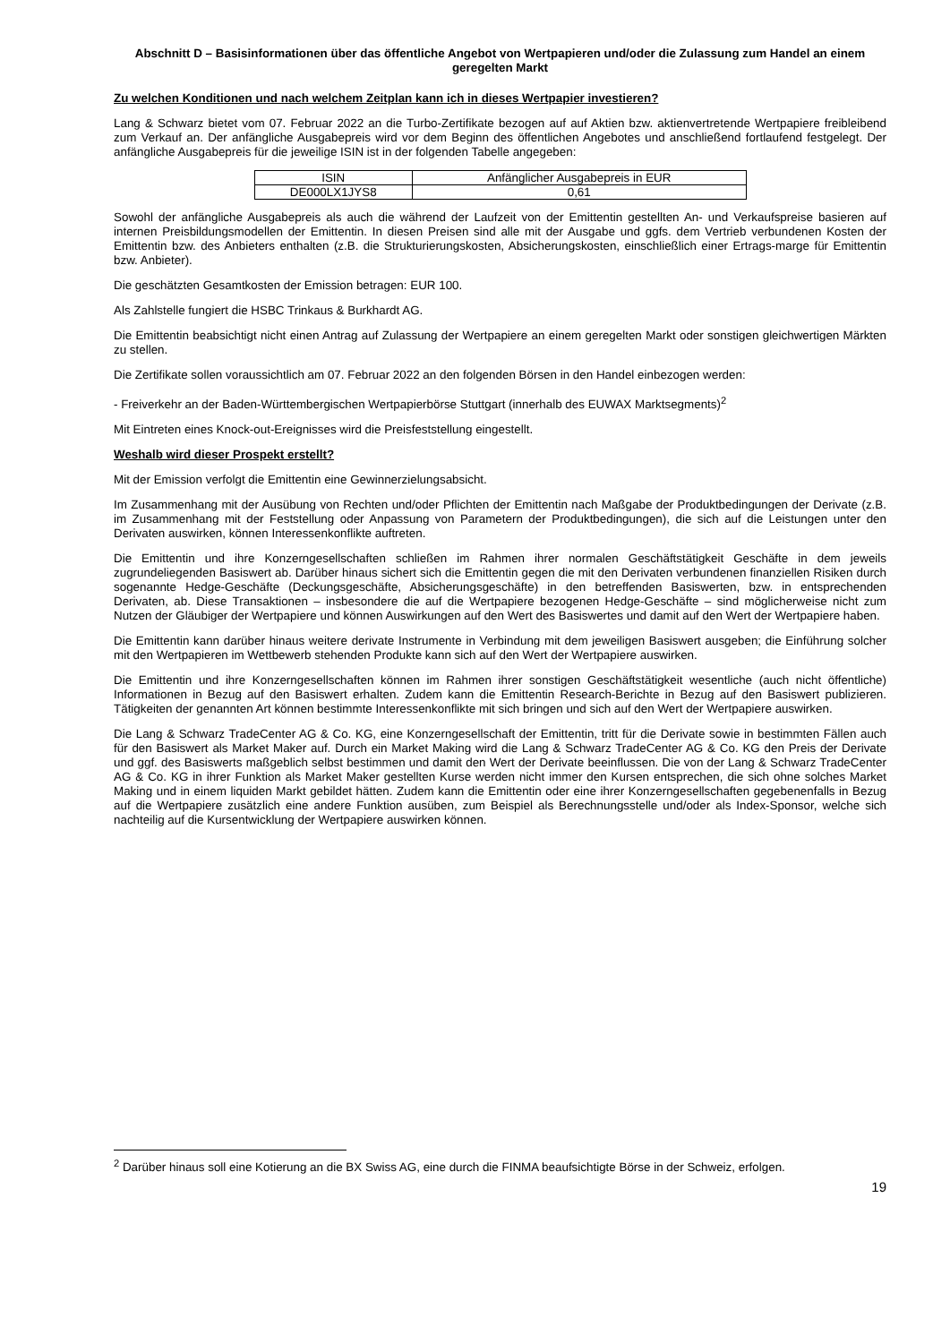Abschnitt D – Basisinformationen über das öffentliche Angebot von Wertpapieren und/oder die Zulassung zum Handel an einem geregelten Markt
Zu welchen Konditionen und nach welchem Zeitplan kann ich in dieses Wertpapier investieren?
Lang & Schwarz bietet vom 07. Februar 2022 an die Turbo-Zertifikate bezogen auf auf Aktien bzw. aktienvertretende Wertpapiere freibleibend zum Verkauf an. Der anfängliche Ausgabepreis wird vor dem Beginn des öffentlichen Angebotes und anschließend fortlaufend festgelegt. Der anfängliche Ausgabepreis für die jeweilige ISIN ist in der folgenden Tabelle angegeben:
| ISIN | Anfänglicher Ausgabepreis in EUR |
| --- | --- |
| DE000LX1JYS8 | 0,61 |
Sowohl der anfängliche Ausgabepreis als auch die während der Laufzeit von der Emittentin gestellten An- und Verkaufspreise basieren auf internen Preisbildungsmodellen der Emittentin. In diesen Preisen sind alle mit der Ausgabe und ggfs. dem Vertrieb verbundenen Kosten der Emittentin bzw. des Anbieters enthalten (z.B. die Strukturierungskosten, Absicherungskosten, einschließlich einer Ertrags-marge für Emittentin bzw. Anbieter).
Die geschätzten Gesamtkosten der Emission betragen: EUR 100.
Als Zahlstelle fungiert die HSBC Trinkaus & Burkhardt AG.
Die Emittentin beabsichtigt nicht einen Antrag auf Zulassung der Wertpapiere an einem geregelten Markt oder sonstigen gleichwertigen Märkten zu stellen.
Die Zertifikate sollen voraussichtlich am 07. Februar 2022 an den folgenden Börsen in den Handel einbezogen werden:
- Freiverkehr an der Baden-Württembergischen Wertpapierbörse Stuttgart (innerhalb des EUWAX Marktsegments)<sup>2</sup>
Mit Eintreten eines Knock-out-Ereignisses wird die Preisfeststellung eingestellt.
Weshalb wird dieser Prospekt erstellt?
Mit der Emission verfolgt die Emittentin eine Gewinnerzielungsabsicht.
Im Zusammenhang mit der Ausübung von Rechten und/oder Pflichten der Emittentin nach Maßgabe der Produktbedingungen der Derivate (z.B. im Zusammenhang mit der Feststellung oder Anpassung von Parametern der Produktbedingungen), die sich auf die Leistungen unter den Derivaten auswirken, können Interessenkonflikte auftreten.
Die Emittentin und ihre Konzerngesellschaften schließen im Rahmen ihrer normalen Geschäftstätigkeit Geschäfte in dem jeweils zugrundeliegenden Basiswert ab. Darüber hinaus sichert sich die Emittentin gegen die mit den Derivaten verbundenen finanziellen Risiken durch sogenannte Hedge-Geschäfte (Deckungsgeschäfte, Absicherungsgeschäfte) in den betreffenden Basiswerten, bzw. in entsprechenden Derivaten, ab. Diese Transaktionen – insbesondere die auf die Wertpapiere bezogenen Hedge-Geschäfte – sind möglicherweise nicht zum Nutzen der Gläubiger der Wertpapiere und können Auswirkungen auf den Wert des Basiswertes und damit auf den Wert der Wertpapiere haben.
Die Emittentin kann darüber hinaus weitere derivate Instrumente in Verbindung mit dem jeweiligen Basiswert ausgeben; die Einführung solcher mit den Wertpapieren im Wettbewerb stehenden Produkte kann sich auf den Wert der Wertpapiere auswirken.
Die Emittentin und ihre Konzerngesellschaften können im Rahmen ihrer sonstigen Geschäftstätigkeit wesentliche (auch nicht öffentliche) Informationen in Bezug auf den Basiswert erhalten. Zudem kann die Emittentin Research-Berichte in Bezug auf den Basiswert publizieren. Tätigkeiten der genannten Art können bestimmte Interessenkonflikte mit sich bringen und sich auf den Wert der Wertpapiere auswirken.
Die Lang & Schwarz TradeCenter AG & Co. KG, eine Konzerngesellschaft der Emittentin, tritt für die Derivate sowie in bestimmten Fällen auch für den Basiswert als Market Maker auf. Durch ein Market Making wird die Lang & Schwarz TradeCenter AG & Co. KG den Preis der Derivate und ggf. des Basiswerts maßgeblich selbst bestimmen und damit den Wert der Derivate beeinflussen. Die von der Lang & Schwarz TradeCenter AG & Co. KG in ihrer Funktion als Market Maker gestellten Kurse werden nicht immer den Kursen entsprechen, die sich ohne solches Market Making und in einem liquiden Markt gebildet hätten. Zudem kann die Emittentin oder eine ihrer Konzerngesellschaften gegebenenfalls in Bezug auf die Wertpapiere zusätzlich eine andere Funktion ausüben, zum Beispiel als Berechnungsstelle und/oder als Index-Sponsor, welche sich nachteilig auf die Kursentwicklung der Wertpapiere auswirken können.
<sup>2</sup> Darüber hinaus soll eine Kotierung an die BX Swiss AG, eine durch die FINMA beaufsichtigte Börse in der Schweiz, erfolgen.
19